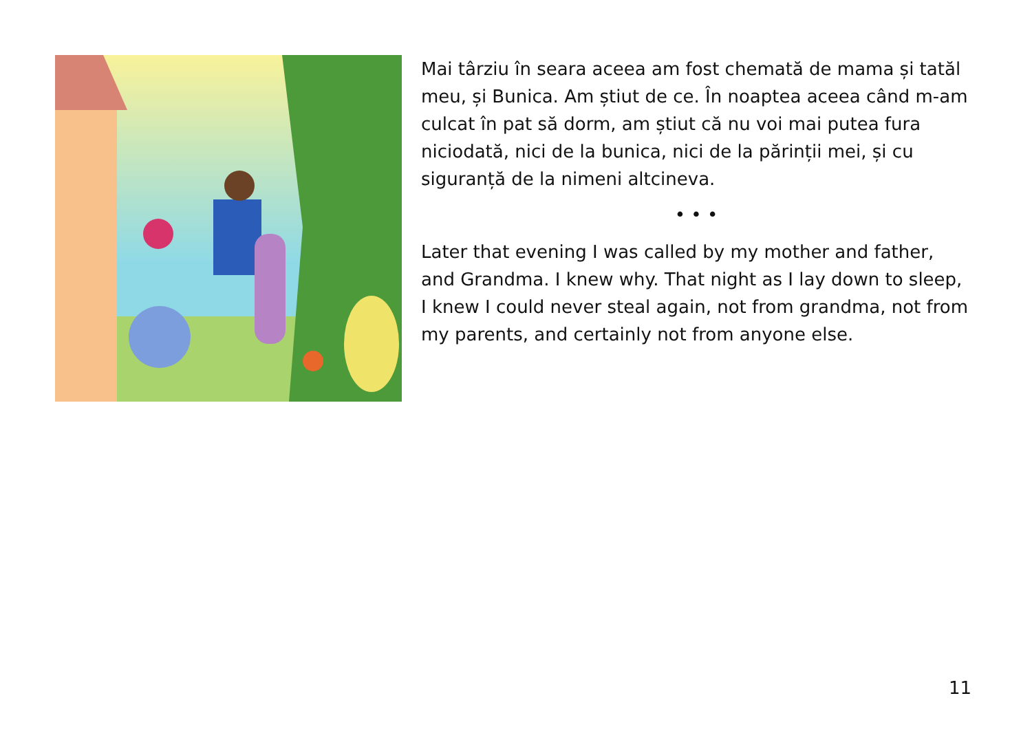Mai târziu în seara aceea am fost chemată de mama și tatăl meu, și Bunica. Am știut de ce. În noaptea aceea când m-am culcat în pat să dorm, am știut că nu voi mai putea fura niciodată, nici de la bunica, nici de la părinții mei, și cu siguranță de la nimeni altcineva.
• • •
Later that evening I was called by my mother and father, and Grandma. I knew why. That night as I lay down to sleep, I knew I could never steal again, not from grandma, not from my parents, and certainly not from anyone else.
11